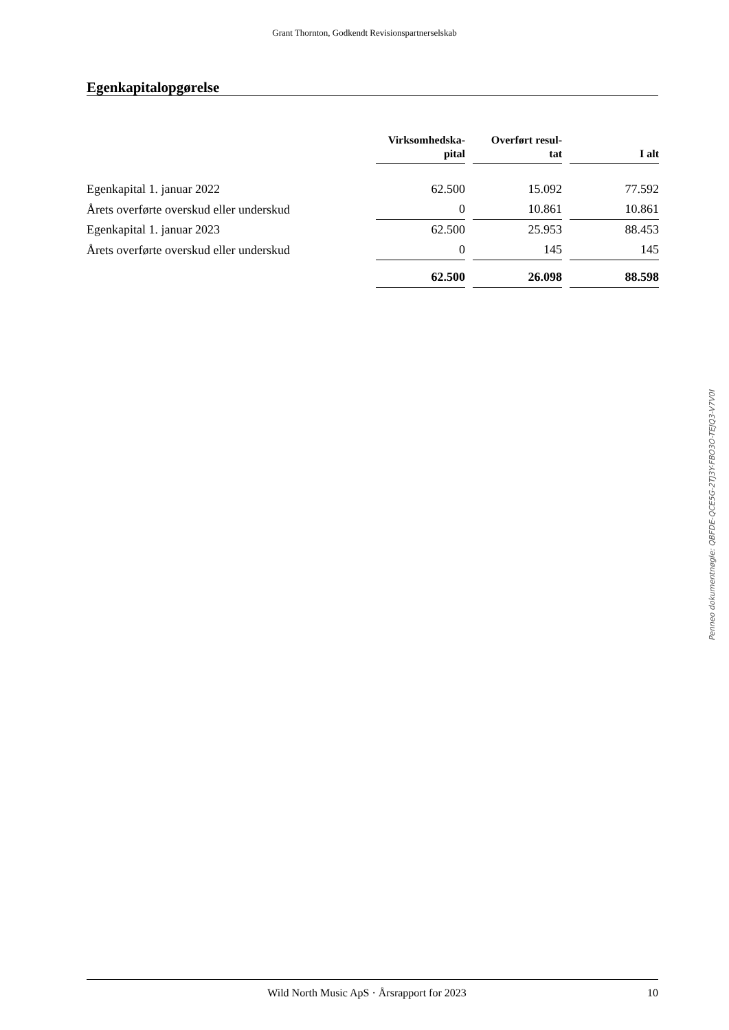Grant Thornton, Godkendt Revisionspartnerselskab
Egenkapitalopgørelse
| | Virksomhedska- pital | Overført resul- tat | I alt |
| --- | --- | --- | --- |
| Egenkapital 1. januar 2022 | 62.500 | 15.092 | 77.592 |
| Årets overførte overskud eller underskud | 0 | 10.861 | 10.861 |
| Egenkapital 1. januar 2023 | 62.500 | 25.953 | 88.453 |
| Årets overførte overskud eller underskud | 0 | 145 | 145 |
| | 62.500 | 26.098 | 88.598 |
Penneo dokumentnøgle: QBFDE-QCE5G-2TJ3Y-FBO3O-TEJQ3-V7V0I
Wild North Music ApS · Årsrapport for 2023 10